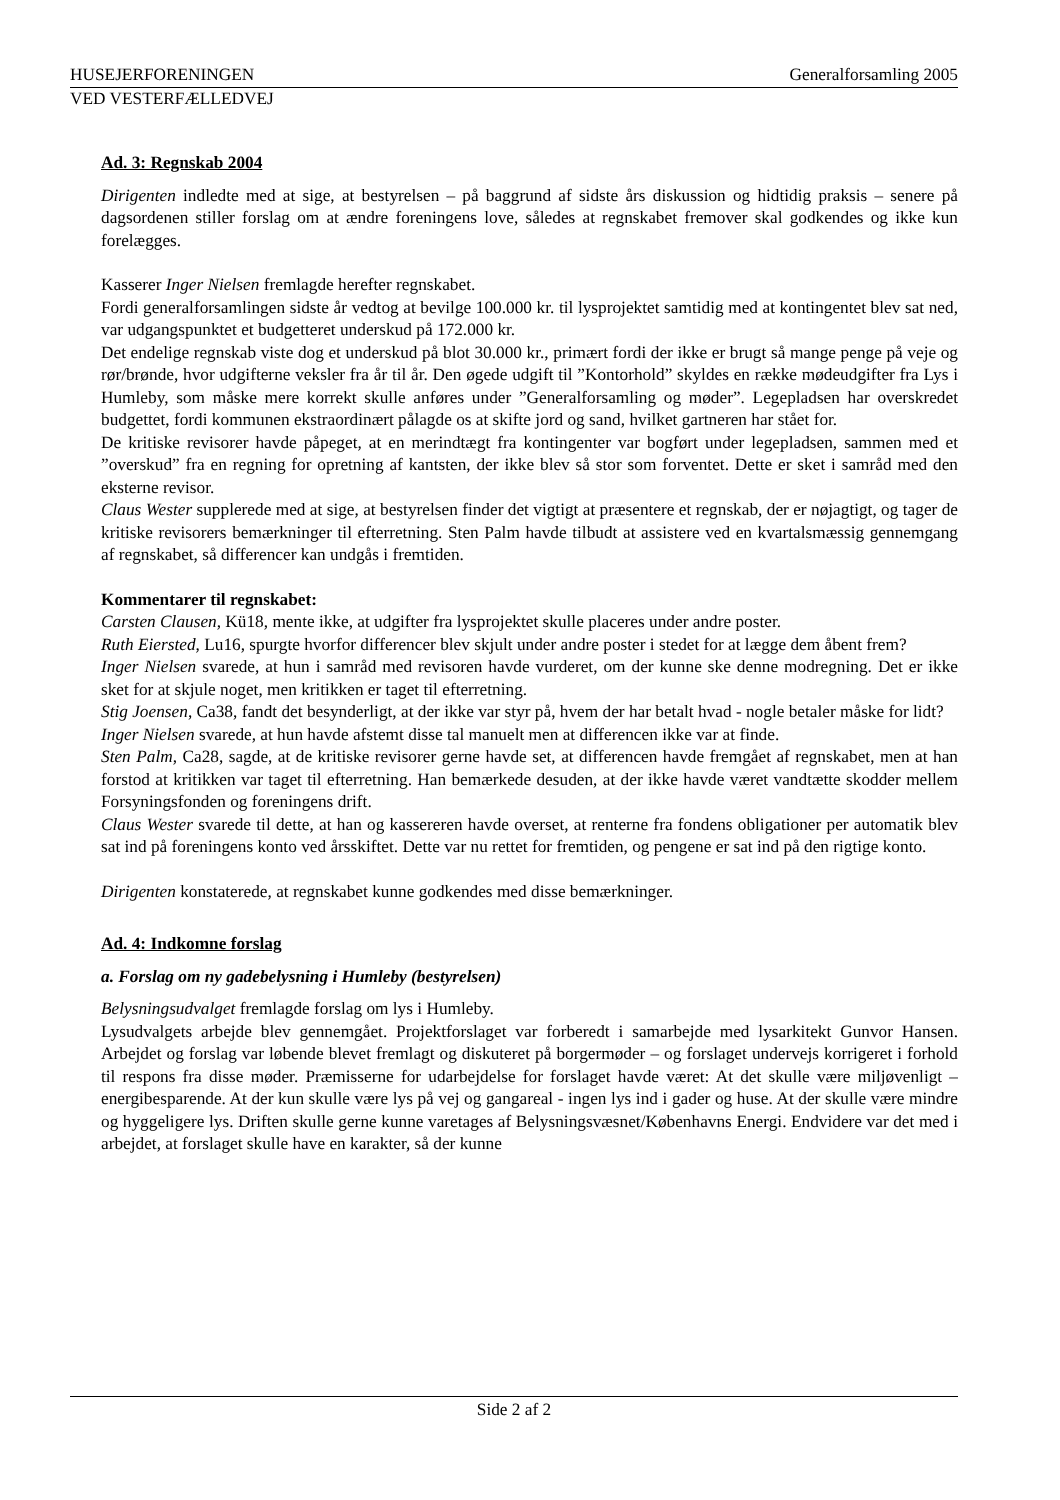HUSEJERFORENINGEN Generalforsamling 2005
VED VESTERFÆLLEDVEJ
Ad. 3: Regnskab 2004
Dirigenten indledte med at sige, at bestyrelsen – på baggrund af sidste års diskussion og hidtidig praksis – senere på dagsordenen stiller forslag om at ændre foreningens love, således at regnskabet fremover skal godkendes og ikke kun forelægges.
Kasserer Inger Nielsen fremlagde herefter regnskabet.
Fordi generalforsamlingen sidste år vedtog at bevilge 100.000 kr. til lysprojektet samtidig med at kontingentet blev sat ned, var udgangspunktet et budgetteret underskud på 172.000 kr.
Det endelige regnskab viste dog et underskud på blot 30.000 kr., primært fordi der ikke er brugt så mange penge på veje og rør/brønde, hvor udgifterne veksler fra år til år. Den øgede udgift til ”Kontorhold” skyldes en række mødeudgifter fra Lys i Humleby, som måske mere korrekt skulle anføres under ”Generalforsamling og møder”. Legepladsen har overskredet budgettet, fordi kommunen ekstraordinært pålagde os at skifte jord og sand, hvilket gartneren har stået for.
De kritiske revisorer havde påpeget, at en merindtægt fra kontingenter var bogført under legepladsen, sammen med et ”overskud” fra en regning for opretning af kantsten, der ikke blev så stor som forventet. Dette er sket i samråd med den eksterne revisor.
Claus Wester supplerede med at sige, at bestyrelsen finder det vigtigt at præsentere et regnskab, der er nøjagtigt, og tager de kritiske revisorers bemærkninger til efterretning. Sten Palm havde tilbudt at assistere ved en kvartalsmæssig gennemgang af regnskabet, så differencer kan undgås i fremtiden.
Kommentarer til regnskabet:
Carsten Clausen, Kü18, mente ikke, at udgifter fra lysprojektet skulle placeres under andre poster.
Ruth Eiersted, Lu16, spurgte hvorfor differencer blev skjult under andre poster i stedet for at lægge dem åbent frem?
Inger Nielsen svarede, at hun i samråd med revisoren havde vurderet, om der kunne ske denne modregning. Det er ikke sket for at skjule noget, men kritikken er taget til efterretning.
Stig Joensen, Ca38, fandt det besynderligt, at der ikke var styr på, hvem der har betalt hvad - nogle betaler måske for lidt?
Inger Nielsen svarede, at hun havde afstemt disse tal manuelt men at differencen ikke var at finde.
Sten Palm, Ca28, sagde, at de kritiske revisorer gerne havde set, at differencen havde fremgået af regnskabet, men at han forstod at kritikken var taget til efterretning. Han bemærkede desuden, at der ikke havde været vandtætte skodder mellem Forsyningsfonden og foreningens drift.
Claus Wester svarede til dette, at han og kassereren havde overset, at renterne fra fondens obligationer per automatik blev sat ind på foreningens konto ved årsskiftet. Dette var nu rettet for fremtiden, og pengene er sat ind på den rigtige konto.
Dirigenten konstaterede, at regnskabet kunne godkendes med disse bemærkninger.
Ad. 4: Indkomne forslag
a. Forslag om ny gadebelysning i Humleby (bestyrelsen)
Belysningsudvalget fremlagde forslag om lys i Humleby.
Lysudvalgets arbejde blev gennemgået. Projektforslaget var forberedt i samarbejde med lysarkitekt Gunvor Hansen. Arbejdet og forslag var løbende blevet fremlagt og diskuteret på borgermøder – og forslaget undervejs korrigeret i forhold til respons fra disse møder. Præmisserne for udarbejdelse for forslaget havde været: At det skulle være miljøvenligt – energibesparende. At der kun skulle være lys på vej og gangareal - ingen lys ind i gader og huse. At der skulle være mindre og hyggeligere lys. Driften skulle gerne kunne varetages af Belysningsvæsnet/Københavns Energi. Endvidere var det med i arbejdet, at forslaget skulle have en karakter, så der kunne
Side 2 af 2